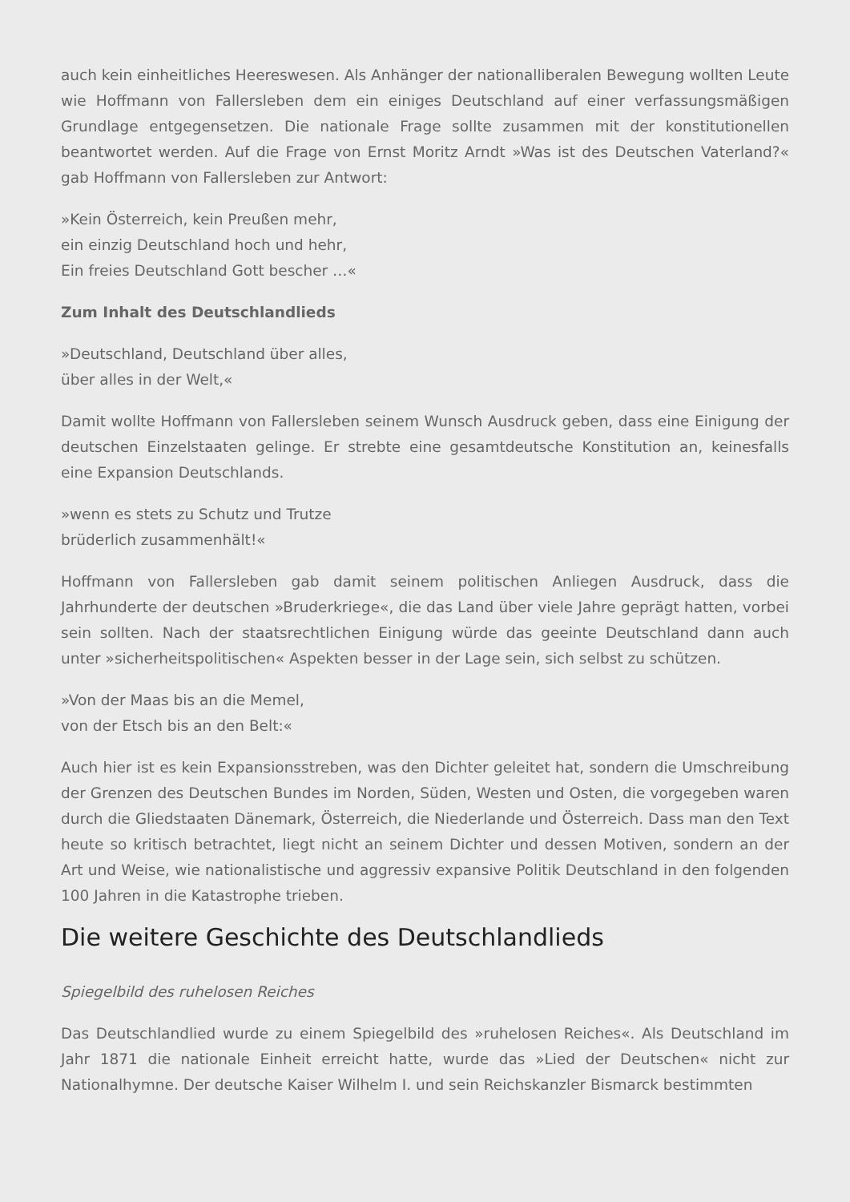auch kein einheitliches Heereswesen. Als Anhänger der nationalliberalen Bewegung wollten Leute wie Hoffmann von Fallersleben dem ein einiges Deutschland auf einer verfassungsmäßigen Grundlage entgegensetzen. Die nationale Frage sollte zusammen mit der konstitutionellen beantwortet werden. Auf die Frage von Ernst Moritz Arndt »Was ist des Deutschen Vaterland?« gab Hoffmann von Fallersleben zur Antwort:
»Kein Österreich, kein Preußen mehr,
ein einzig Deutschland hoch und hehr,
Ein freies Deutschland Gott bescher …«
Zum Inhalt des Deutschlandlieds
»Deutschland, Deutschland über alles,
über alles in der Welt,«
Damit wollte Hoffmann von Fallersleben seinem Wunsch Ausdruck geben, dass eine Einigung der deutschen Einzelstaaten gelinge. Er strebte eine gesamtdeutsche Konstitution an, keinesfalls eine Expansion Deutschlands.
»wenn es stets zu Schutz und Trutze
brüderlich zusammenhält!«
Hoffmann von Fallersleben gab damit seinem politischen Anliegen Ausdruck, dass die Jahrhunderte der deutschen »Bruderkriege«, die das Land über viele Jahre geprägt hatten, vorbei sein sollten. Nach der staatsrechtlichen Einigung würde das geeinte Deutschland dann auch unter »sicherheitspolitischen« Aspekten besser in der Lage sein, sich selbst zu schützen.
»Von der Maas bis an die Memel,
von der Etsch bis an den Belt:«
Auch hier ist es kein Expansionsstreben, was den Dichter geleitet hat, sondern die Umschreibung der Grenzen des Deutschen Bundes im Norden, Süden, Westen und Osten, die vorgegeben waren durch die Gliedstaaten Dänemark, Österreich, die Niederlande und Österreich. Dass man den Text heute so kritisch betrachtet, liegt nicht an seinem Dichter und dessen Motiven, sondern an der Art und Weise, wie nationalistische und aggressiv expansive Politik Deutschland in den folgenden 100 Jahren in die Katastrophe trieben.
Die weitere Geschichte des Deutschlandlieds
Spiegelbild des ruhelosen Reiches
Das Deutschlandlied wurde zu einem Spiegelbild des »ruhelosen Reiches«. Als Deutschland im Jahr 1871 die nationale Einheit erreicht hatte, wurde das »Lied der Deutschen« nicht zur Nationalhymne. Der deutsche Kaiser Wilhelm I. und sein Reichskanzler Bismarck bestimmten